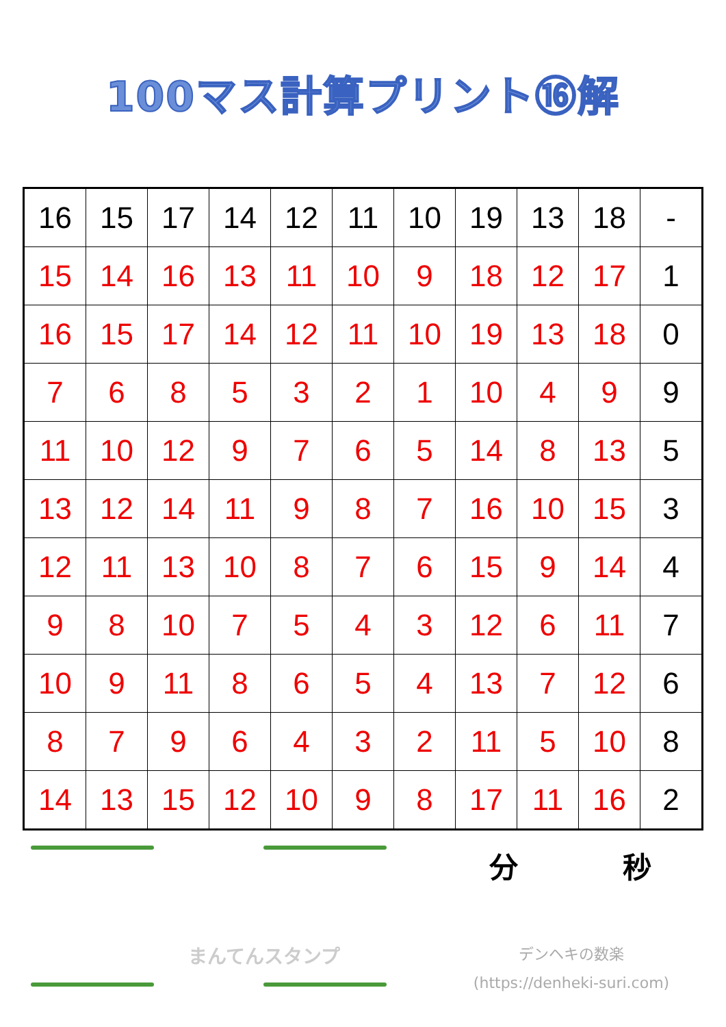100マス計算プリント⑯解
| 16 | 15 | 17 | 14 | 12 | 11 | 10 | 19 | 13 | 18 | - |
| 15 | 14 | 16 | 13 | 11 | 10 | 9 | 18 | 12 | 17 | 1 |
| 16 | 15 | 17 | 14 | 12 | 11 | 10 | 19 | 13 | 18 | 0 |
| 7 | 6 | 8 | 5 | 3 | 2 | 1 | 10 | 4 | 9 | 9 |
| 11 | 10 | 12 | 9 | 7 | 6 | 5 | 14 | 8 | 13 | 5 |
| 13 | 12 | 14 | 11 | 9 | 8 | 7 | 16 | 10 | 15 | 3 |
| 12 | 11 | 13 | 10 | 8 | 7 | 6 | 15 | 9 | 14 | 4 |
| 9 | 8 | 10 | 7 | 5 | 4 | 3 | 12 | 6 | 11 | 7 |
| 10 | 9 | 11 | 8 | 6 | 5 | 4 | 13 | 7 | 12 | 6 |
| 8 | 7 | 9 | 6 | 4 | 3 | 2 | 11 | 5 | 10 | 8 |
| 14 | 13 | 15 | 12 | 10 | 9 | 8 | 17 | 11 | 16 | 2 |
まんてんスタンプ
分 秒
デンヘキの数楽
(https://denheki-suri.com)